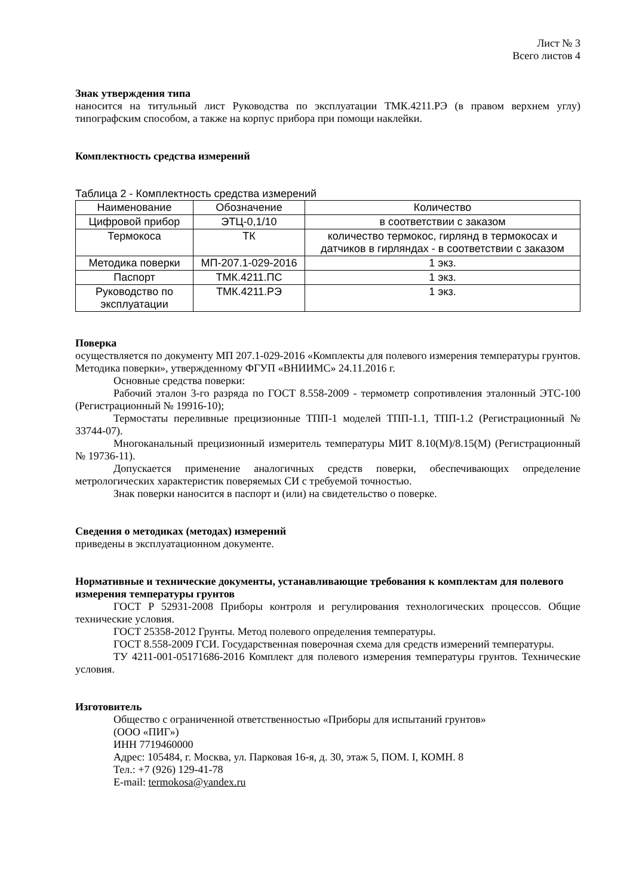Лист № 3
Всего листов 4
Знак утверждения типа
наносится на титульный лист Руководства по эксплуатации ТМК.4211.РЭ (в правом верхнем углу) типографским способом, а также на корпус прибора при помощи наклейки.
Комплектность средства измерений
Таблица 2 - Комплектность средства измерений
| Наименование | Обозначение | Количество |
| Цифровой прибор | ЭТЦ-0,1/10 | в соответствии с заказом |
| Термокоса | ТК | количество термокос, гирлянд в термокосах и датчиков в гирляндах - в соответствии с заказом |
| Методика поверки | МП-207.1-029-2016 | 1 экз. |
| Паспорт | ТМК.4211.ПС | 1 экз. |
| Руководство по эксплуатации | ТМК.4211.РЭ | 1 экз. |
Поверка
осуществляется по документу МП 207.1-029-2016 «Комплекты для полевого измерения температуры грунтов. Методика поверки», утвержденному ФГУП «ВНИИМС» 24.11.2016 г.
Основные средства поверки:
Рабочий эталон 3-го разряда по ГОСТ 8.558-2009 - термометр сопротивления эталонный ЭТС-100 (Регистрационный № 19916-10);
Термостаты переливные прецизионные ТПП-1 моделей ТПП-1.1, ТПП-1.2 (Регистрационный № 33744-07).
Многоканальный прецизионный измеритель температуры МИТ 8.10(М)/8.15(М) (Регистрационный № 19736-11).
Допускается применение аналогичных средств поверки, обеспечивающих определение метрологических характеристик поверяемых СИ с требуемой точностью.
Знак поверки наносится в паспорт и (или) на свидетельство о поверке.
Сведения о методиках (методах) измерений
приведены в эксплуатационном документе.
Нормативные и технические документы, устанавливающие требования к комплектам для полевого измерения температуры грунтов
ГОСТ Р 52931-2008 Приборы контроля и регулирования технологических процессов. Общие технические условия.
ГОСТ 25358-2012 Грунты. Метод полевого определения температуры.
ГОСТ 8.558-2009 ГСИ. Государственная поверочная схема для средств измерений температуры.
ТУ 4211-001-05171686-2016 Комплект для полевого измерения температуры грунтов. Технические условия.
Изготовитель
Общество с ограниченной ответственностью «Приборы для испытаний грунтов»
(ООО «ПИГ»)
ИНН 7719460000
Адрес: 105484, г. Москва, ул. Парковая 16-я, д. 30, этаж 5, ПОМ. I, КОМН. 8
Тел.: +7 (926) 129-41-78
E-mail: termokosa@yandex.ru